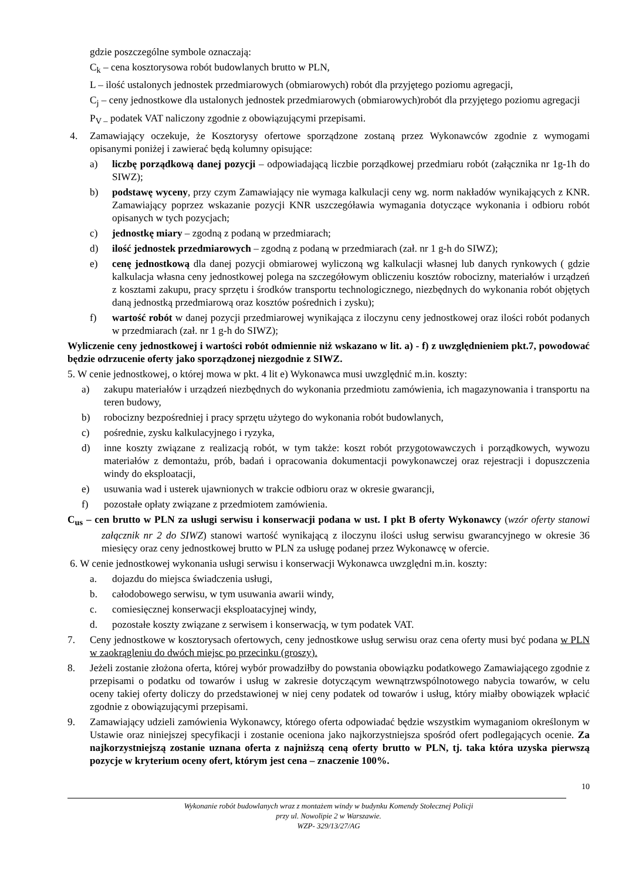gdzie poszczególne symbole oznaczają:
C<sub>k</sub> – cena kosztorysowa robót budowlanych brutto w PLN,
L – ilość ustalonych jednostek przedmiarowych (obmiarowych) robót dla przyjętego poziomu agregacji,
C<sub>j</sub> – ceny jednostkowe dla ustalonych jednostek przedmiarowych (obmiarowych)robót dla przyjętego poziomu agregacji
P<sub>V –</sub> podatek VAT naliczony zgodnie z obowiązującymi przepisami.
4. Zamawiający oczekuje, że Kosztorysy ofertowe sporządzone zostaną przez Wykonawców zgodnie z wymogami opisanymi poniżej i zawierać będą kolumny opisujące:
a) liczbę porządkową danej pozycji – odpowiadającą liczbie porządkowej przedmiaru robót (załącznika nr 1g-1h do SIWZ);
b) podstawę wyceny, przy czym Zamawiający nie wymaga kalkulacji ceny wg. norm nakładów wynikających z KNR. Zamawiający poprzez wskazanie pozycji KNR uszczegóławia wymagania dotyczące wykonania i odbioru robót opisanych w tych pozycjach;
c) jednostkę miary – zgodną z podaną w przedmiarach;
d) ilość jednostek przedmiarowych – zgodną z podaną w przedmiarach (zał. nr 1 g-h do SIWZ);
e) cenę jednostkową dla danej pozycji obmiarowej wyliczoną wg kalkulacji własnej lub danych rynkowych ( gdzie kalkulacja własna ceny jednostkowej polega na szczegółowym obliczeniu kosztów robocizny, materiałów i urządzeń z kosztami zakupu, pracy sprzętu i środków transportu technologicznego, niezbędnych do wykonania robót objętych daną jednostką przedmiarową oraz kosztów pośrednich i zysku);
f) wartość robót w danej pozycji przedmiarowej wynikająca z iloczynu ceny jednostkowej oraz ilości robót podanych w przedmiarach (zał. nr 1 g-h do SIWZ);
Wyliczenie ceny jednostkowej i wartości robót odmiennie niż wskazano w lit. a) - f) z uwzględnieniem pkt.7, powodować będzie odrzucenie oferty jako sporządzonej niezgodnie z SIWZ.
5. W cenie jednostkowej, o której mowa w pkt. 4 lit e) Wykonawca musi uwzględnić m.in. koszty:
a) zakupu materiałów i urządzeń niezbędnych do wykonania przedmiotu zamówienia, ich magazynowania i transportu na teren budowy,
b) robocizny bezpośredniej i pracy sprzętu użytego do wykonania robót budowlanych,
c) pośrednie, zysku kalkulacyjnego i ryzyka,
d) inne koszty związane z realizacją robót, w tym także: koszt robót przygotowawczych i porządkowych, wywozu materiałów z demontażu, prób, badań i opracowania dokumentacji powykonawczej oraz rejestracji i dopuszczenia windy do eksploatacji,
e) usuwania wad i usterek ujawnionych w trakcie odbioru oraz w okresie gwarancji,
f) pozostałe opłaty związane z przedmiotem zamówienia.
C<sub>us</sub> – cen brutto w PLN za usługi serwisu i konserwacji podana w ust. I pkt B oferty Wykonawcy (wzór oferty stanowi załącznik nr 2 do SIWZ) stanowi wartość wynikającą z iloczynu ilości usług serwisu gwarancyjnego w okresie 36 miesięcy oraz ceny jednostkowej brutto w PLN za usługę podanej przez Wykonawcę w ofercie.
6. W cenie jednostkowej wykonania usługi serwisu i konserwacji Wykonawca uwzględni m.in. koszty:
a. dojazdu do miejsca świadczenia usługi,
b. całodobowego serwisu, w tym usuwania awarii windy,
c. comiesięcznej konserwacji eksploatacyjnej windy,
d. pozostałe koszty związane z serwisem i konserwacją, w tym podatek VAT.
7. Ceny jednostkowe w kosztorysach ofertowych, ceny jednostkowe usług serwisu oraz cena oferty musi być podana w PLN w zaokrągleniu do dwóch miejsc po przecinku (groszy).
8. Jeżeli zostanie złożona oferta, której wybór prowadziłby do powstania obowiązku podatkowego Zamawiającego zgodnie z przepisami o podatku od towarów i usług w zakresie dotyczącym wewnątrzwspólnotowego nabycia towarów, w celu oceny takiej oferty doliczy do przedstawionej w niej ceny podatek od towarów i usług, który miałby obowiązek wpłacić zgodnie z obowiązującymi przepisami.
9. Zamawiający udzieli zamówienia Wykonawcy, którego oferta odpowiadać będzie wszystkim wymaganiom określonym w Ustawie oraz niniejszej specyfikacji i zostanie oceniona jako najkorzystniejsza spośród ofert podlegających ocenie. Za najkorzystniejszą zostanie uznana oferta z najniższą ceną oferty brutto w PLN, tj. taka która uzyska pierwszą pozycje w kryterium oceny ofert, którym jest cena – znaczenie 100%.
10
Wykonanie robót budowlanych wraz z montażem windy w budynku Komendy Stołecznej Policji
przy ul. Nowolipie 2 w Warszawie.
WZP- 329/13/27/AG